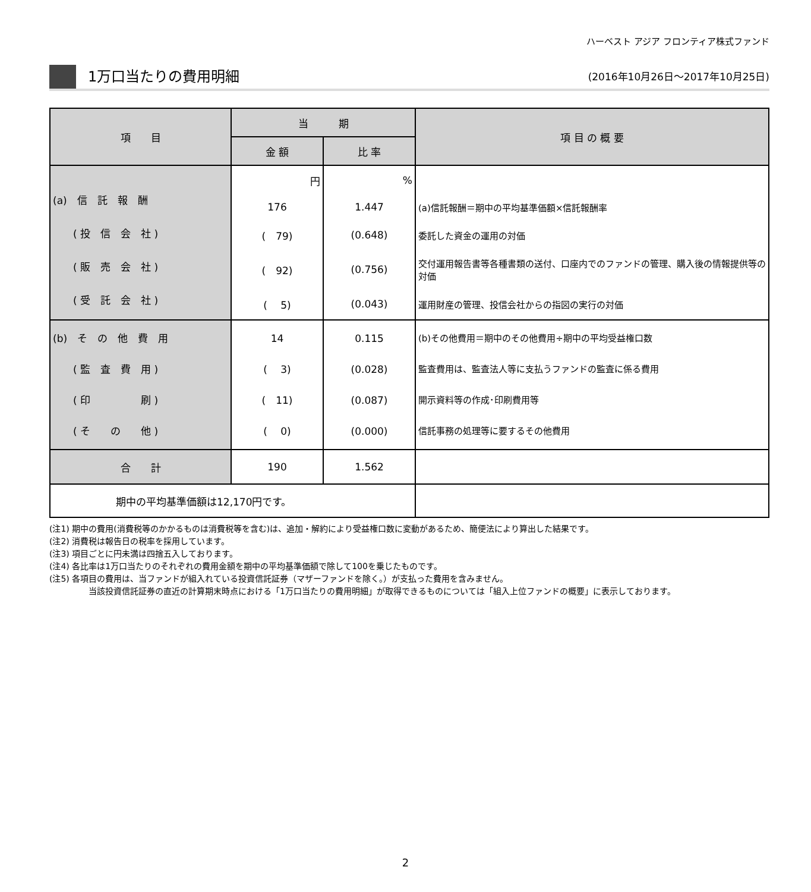ハーベスト アジア フロンティア株式ファンド
1万口当たりの費用明細
(2016年10月26日～2017年10月25日)
| 項 目 | 当 期 | | 項 目 の 概 要 |
| --- | --- | --- | --- |
| | 金 額 | 比 率 | |
| (a) 信 託 報 酬 ( 投 信 会 社 ) ( 販 売 会 社 ) ( 受 託 会 社 ) | 円 | % | |
| | 176 | 1.447 | (a)信託報酬＝期中の平均基準価額×信託報酬率 |
| | ( 79) | (0.648) | 委託した資金の運用の対価 |
| | ( 92) | (0.756) | 交付運用報告書等各種書類の送付、口座内でのファンドの管理、購入後の情報提供等の対価 |
| | ( 5) | (0.043) | 運用財産の管理、投信会社からの指図の実行の対価 |
| (b) そ の 他 費 用 ( 監 査 費 用 ) ( 印 刷 ) ( そ の 他 ) | 14 ( 3) ( 11) ( 0) | 0.115 (0.028) (0.087) (0.000) | (b)その他費用＝期中のその他費用÷期中の平均受益権口数 監査費用は、監査法人等に支払うファンドの監査に係る費用 開示資料等の作成･印刷費用等 信託事務の処理等に要するその他費用 |
| 合 計 | 190 | 1.562 | |
| 期中の平均基準価額は12,170円です。 | | | |
(注1) 期中の費用(消費税等のかかるものは消費税等を含む)は、追加・解約により受益権口数に変動があるため、簡便法により算出した結果です。
(注2) 消費税は報告日の税率を採用しています。
(注3) 項目ごとに円未満は四捨五入しております。
(注4) 各比率は1万口当たりのそれぞれの費用金額を期中の平均基準価額で除して100を乗じたものです。
(注5) 各項目の費用は、当ファンドが組入れている投資信託証券（マザーファンドを除く。）が支払った費用を含みません。
当該投資信託証券の直近の計算期末時点における「1万口当たりの費用明細」が取得できるものについては「組入上位ファンドの概要」に表示しております。
2